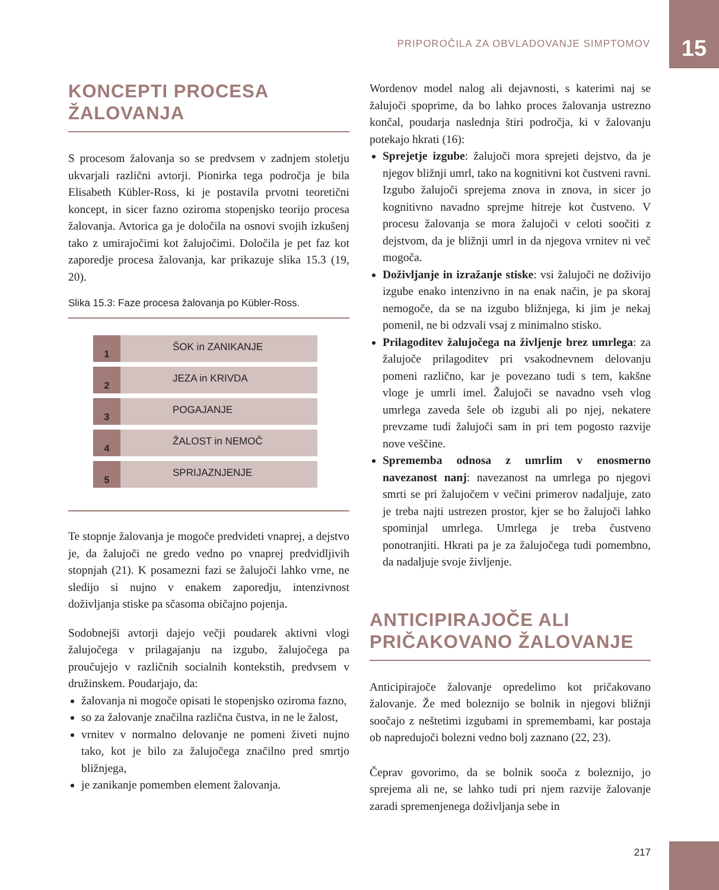PRIPOROČILA ZA OBVLADOVANJE SIMPTOMOV
15
KONCEPTI PROCESA ŽALOVANJA
S procesom žalovanja so se predvsem v zadnjem stoletju ukvarjali različni avtorji. Pionirka tega področja je bila Elisabeth Kübler-Ross, ki je postavila prvotni teoretični koncept, in sicer fazno oziroma stopenjsko teorijo procesa žalovanja. Avtorica ga je določila na osnovi svojih izkušenj tako z umirajočimi kot žalujočimi. Določila je pet faz kot zaporedje procesa žalovanja, kar prikazuje slika 15.3 (19, 20).
Slika 15.3: Faze procesa žalovanja po Kübler-Ross.
1 ŠOK in ZANIKANJE
2 JEZA in KRIVDA
3 POGAJANJE
4 ŽALOST in NEMOČ
5 SPRIJAZNJENJE
Te stopnje žalovanja je mogoče predvideti vnaprej, a dejstvo je, da žalujoči ne gredo vedno po vnaprej predvidljivih stopnjah (21). K posamezni fazi se žalujoči lahko vrne, ne sledijo si nujno v enakem zaporedju, intenzivnost doživljanja stiske pa sčasoma običajno pojenja.
Sodobnejši avtorji dajejo večji poudarek aktivni vlogi žalujočega v prilagajanju na izgubo, žalujočega pa proučujejo v različnih socialnih kontekstih, predvsem v družinskem. Poudarjajo, da:
žalovanja ni mogoče opisati le stopenjsko oziroma fazno,
so za žalovanje značilna različna čustva, in ne le žalost,
vrnitev v normalno delovanje ne pomeni živeti nujno tako, kot je bilo za žalujočega značilno pred smrtjo bližnjega,
je zanikanje pomemben element žalovanja.
Wordenov model nalog ali dejavnosti, s katerimi naj se žalujoči spoprime, da bo lahko proces žalovanja ustrezno končal, poudarja naslednja štiri področja, ki v žalovanju potekajo hkrati (16):
Sprejetje izgube: žalujoči mora sprejeti dejstvo, da je njegov bližnji umrl, tako na kognitivni kot čustveni ravni. Izgubo žalujoči sprejema znova in znova, in sicer jo kognitivno navadno sprejme hitreje kot čustveno. V procesu žalovanja se mora žalujoči v celoti soočiti z dejstvom, da je bližnji umrl in da njegova vrnitev ni več mogoča.
Doživljanje in izražanje stiske: vsi žalujoči ne doživijo izgube enako intenzivno in na enak način, je pa skoraj nemogoče, da se na izgubo bližnjega, ki jim je nekaj pomenil, ne bi odzvali vsaj z minimalno stisko.
Prilagoditev žalujočega na življenje brez umrlega: za žalujoče prilagoditev pri vsakodnevnem delovanju pomeni različno, kar je povezano tudi s tem, kakšne vloge je umrli imel. Žalujoči se navadno vseh vlog umrlega zaveda šele ob izgubi ali po njej, nekatere prevzame tudi žalujoči sam in pri tem pogosto razvije nove veščine.
Sprememba odnosa z umrlim v enosmerno navezanost nanj: navezanost na umrlega po njegovi smrti se pri žalujočem v večini primerov nadaljuje, zato je treba najti ustrezen prostor, kjer se bo žalujoči lahko spominjal umrlega. Umrlega je treba čustveno ponotranjiti. Hkrati pa je za žalujočega tudi pomembno, da nadaljuje svoje življenje.
ANTICIPIRAJOČE ALI PRIČAKOVANO ŽALOVANJE
Anticipirajoče žalovanje opredelimo kot pričakovano žalovanje. Že med boleznijo se bolnik in njegovi bližnji soočajo z neštetimi izgubami in spremembami, kar postaja ob napredujoči bolezni vedno bolj zaznano (22, 23).
Čeprav govorimo, da se bolnik sooča z boleznijo, jo sprejema ali ne, se lahko tudi pri njem razvije žalovanje zaradi spremenjenega doživljanja sebe in
217